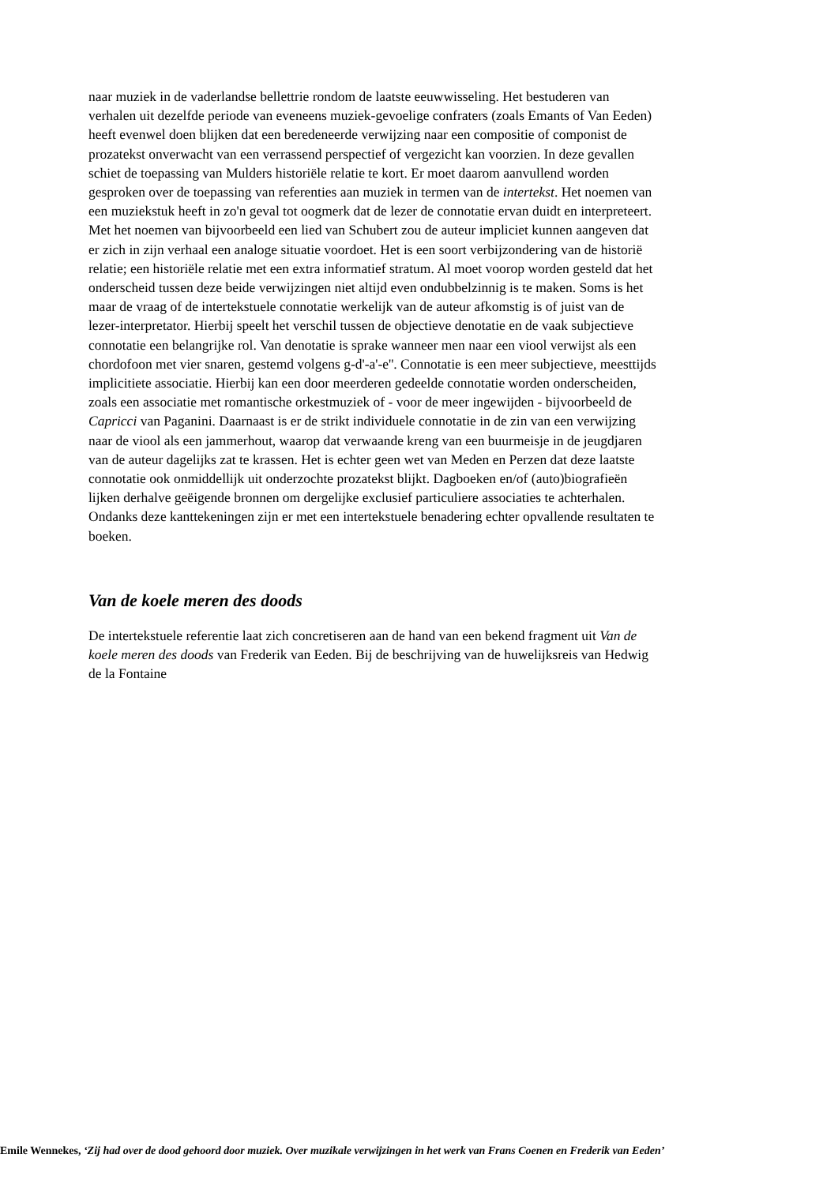naar muziek in de vaderlandse bellettrie rondom de laatste eeuwwisseling. Het bestuderen van verhalen uit dezelfde periode van eveneens muziek-gevoelige confraters (zoals Emants of Van Eeden) heeft evenwel doen blijken dat een beredeneerde verwijzing naar een compositie of componist de prozatekst onverwacht van een verrassend perspectief of vergezicht kan voorzien. In deze gevallen schiet de toepassing van Mulders historiële relatie te kort. Er moet daarom aanvullend worden gesproken over de toepassing van referenties aan muziek in termen van de intertekst. Het noemen van een muziekstuk heeft in zo'n geval tot oogmerk dat de lezer de connotatie ervan duidt en interpreteert. Met het noemen van bijvoorbeeld een lied van Schubert zou de auteur impliciet kunnen aangeven dat er zich in zijn verhaal een analoge situatie voordoet. Het is een soort verbijzondering van de historië relatie; een historiële relatie met een extra informatief stratum. Al moet voorop worden gesteld dat het onderscheid tussen deze beide verwijzingen niet altijd even ondubbelzinnig is te maken. Soms is het maar de vraag of de intertekstuele connotatie werkelijk van de auteur afkomstig is of juist van de lezer-interpretator. Hierbij speelt het verschil tussen de objectieve denotatie en de vaak subjectieve connotatie een belangrijke rol. Van denotatie is sprake wanneer men naar een viool verwijst als een chordofoon met vier snaren, gestemd volgens g-d'-a'-e''. Connotatie is een meer subjectieve, meesttijds implicitiete associatie. Hierbij kan een door meerderen gedeelde connotatie worden onderscheiden, zoals een associatie met romantische orkestmuziek of - voor de meer ingewijden - bijvoorbeeld de Capricci van Paganini. Daarnaast is er de strikt individuele connotatie in de zin van een verwijzing naar de viool als een jammerhout, waarop dat verwaande kreng van een buurmeisje in de jeugdjaren van de auteur dagelijks zat te krassen. Het is echter geen wet van Meden en Perzen dat deze laatste connotatie ook onmiddellijk uit onderzochte prozatekst blijkt. Dagboeken en/of (auto)biografieën lijken derhalve geëigende bronnen om dergelijke exclusief particuliere associaties te achterhalen. Ondanks deze kanttekeningen zijn er met een intertekstuele benadering echter opvallende resultaten te boeken.
Van de koele meren des doods
De intertekstuele referentie laat zich concretiseren aan de hand van een bekend fragment uit Van de koele meren des doods van Frederik van Eeden. Bij de beschrijving van de huwelijksreis van Hedwig de la Fontaine
Emile Wennekes, ‘Zij had over de dood gehoord door muziek. Over muzikale verwijzingen in het werk van Frans Coenen en Frederik van Eeden’